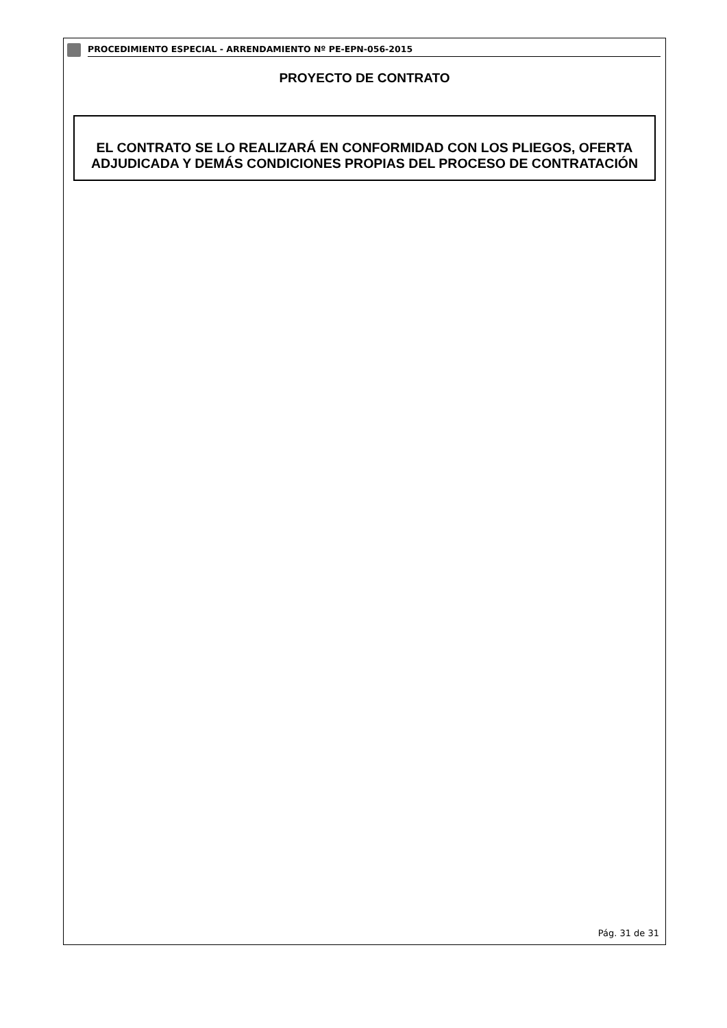PROCEDIMIENTO ESPECIAL - ARRENDAMIENTO Nº PE-EPN-056-2015
PROYECTO DE CONTRATO
EL CONTRATO SE LO REALIZARÁ EN CONFORMIDAD CON LOS PLIEGOS, OFERTA ADJUDICADA Y DEMÁS CONDICIONES PROPIAS DEL PROCESO DE CONTRATACIÓN
Pág. 31 de 31